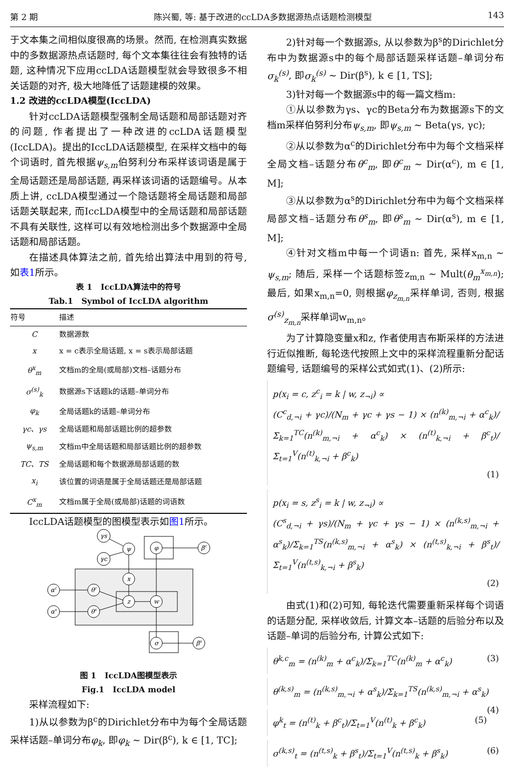第 2 期 陈兴蜀, 等: 基于改进的ccLDA多数据源热点话题检测模型 143
于文本集之间相似度很高的场景。然而, 在检测真实数据中的多数据源热点话题时, 每个文本集往往会有独特的话题, 这种情况下应用ccLDA话题模型就会导致很多不相关话题的对齐, 极大地降低了话题建模的效果。
1.2 改进的ccLDA模型(IccLDA)
针对ccLDA话题模型强制全局话题和局部话题对齐的问题, 作者提出了一种改进的ccLDA话题模型(IccLDA)。提出的IccLDA话题模型, 在采样文档中的每个词语时, 首先根据ψ<sub>s,m</sub>伯努利分布采样该词语是属于全局话题还是局部话题, 再采样该词语的话题编号。从本质上讲, ccLDA模型通过一个隐话题将全局话题和局部话题关联起来, 而IccLDA模型中的全局话题和局部话题不具有关联性, 这样可以有效地检测出多个数据源中全局话题和局部话题。
在描述具体算法之前, 首先给出算法中用到的符号, 如表1所示。
表 1 IccLDA算法中的符号
Tab.1 Symbol of IccLDA algorithm
| 符号 | 描述 |
| --- | --- |
| C | 数据源数 |
| x | x = c表示全局话题, x = s表示局部话题 |
| θ<sup>x</sup><sub>m</sub> | 文档m的全局(或局部)文档–话题分布 |
| σ<sup>(s)</sup><sub>k</sub> | 数据源s下话题k的话题–单词分布 |
| φ<sub>k</sub> | 全局话题k的话题–单词分布 |
| γc、γs | 全局话题和局部话题比例的超参数 |
| ψ<sub>s,m</sub> | 文档m中全局话题和局部话题比例的超参数 |
| TC、TS | 全局话题和每个数据源局部话题的数 |
| x<sub>i</sub> | 该位置的词语是属于全局话题还是局部话题 |
| C<sup>x</sup><sub>m</sub> | 文档m属于全局(或局部)话题的词语数 |
IccLDA话题模型的图模型表示如图1所示。
γs
γc
ψ
φ
βc
x
αc
θc
αs
θs
z
w
σ
βs
图 1 IccLDA图模型表示
Fig.1 IccLDA model
采样流程如下:
1)从以参数为β<sup>c</sup>的Dirichlet分布中为每个全局话题采样话题–单词分布φ<sub>k</sub>, 即φ<sub>k</sub> ~ Dir(β<sup>c</sup>), k ∈ [1, TC];
2)针对每一个数据源s, 从以参数为β<sup>s</sup>的Dirichlet分布中为数据源s中的每个局部话题采样话题–单词分布σ<sub>k</sub><sup>(s)</sup>, 即σ<sub>k</sub><sup>(s)</sup> ~ Dir(β<sup>s</sup>), k ∈ [1, TS];
3)针对每一个数据源s中的每一篇文档m:
①从以参数为γs、γc的Beta分布为数据源s下的文档m采样伯努利分布ψ<sub>s,m</sub>, 即ψ<sub>s,m</sub> ~ Beta(γs, γc);
②从以参数为α<sup>c</sup>的Dirichlet分布中为每个文档采样全局文档–话题分布θ<sup>c</sup><sub>m</sub>, 即θ<sup>c</sup><sub>m</sub> ~ Dir(α<sup>c</sup>), m ∈ [1, M];
③从以参数为α<sup>s</sup>的Dirichlet分布中为每个文档采样局部文档–话题分布θ<sup>s</sup><sub>m</sub>, 即θ<sup>s</sup><sub>m</sub> ~ Dir(α<sup>s</sup>), m ∈ [1, M];
④针对文档m中每一个词语n: 首先, 采样x<sub>m,n</sub> ~ ψ<sub>s,m</sub>; 随后, 采样一个话题标签z<sub>m,n</sub> ~ Mult(θ<sub>m</sub><sup>x<sub>m,n</sub></sup>); 最后, 如果x<sub>m,n</sub>=0, 则根据φ<sub>z<sub>m,n</sub></sub>采样单词, 否则, 根据σ<sup>(s)</sup><sub>z<sub>m,n</sub></sub>采样单词w<sub>m,n</sub>。
为了计算隐变量x和z, 作者使用吉布斯采样的方法进行近似推断, 每轮迭代按照上文中的采样流程重新分配话题编号, 话题编号的采样公式如式(1)、(2)所示:
p(x<sub>i</sub> = c, z<sup>c</sup><sub>i</sub> = k | w, z<sub>¬i</sub>) ∝
(C<sup>c</sup><sub>d,¬i</sub> + γc)/(N<sub>m</sub> + γc + γs − 1) × (n<sup>(k)</sup><sub>m,¬i</sub> + α<sup>c</sup><sub>k</sub>)/Σ<sub>k=1</sub><sup>TC</sup>(n<sup>(k)</sup><sub>m,¬i</sub> + α<sup>c</sup><sub>k</sub>) × (n<sup>(t)</sup><sub>k,¬i</sub> + β<sup>c</sup><sub>t</sub>)/Σ<sub>t=1</sub><sup>V</sup>(n<sup>(t)</sup><sub>k,¬i</sub> + β<sup>c</sup><sub>k</sub>)
(1)
p(x<sub>i</sub> = s, z<sup>s</sup><sub>i</sub> = k | w, z<sub>¬i</sub>) ∝
(C<sup>s</sup><sub>d,¬i</sub> + γs)/(N<sub>m</sub> + γc + γs − 1) × (n<sup>(k,s)</sup><sub>m,¬i</sub> + α<sup>s</sup><sub>k</sub>)/Σ<sub>k=1</sub><sup>TS</sup>(n<sup>(k,s)</sup><sub>m,¬i</sub> + α<sup>s</sup><sub>k</sub>) × (n<sup>(t,s)</sup><sub>k,¬i</sub> + β<sup>s</sup><sub>t</sub>)/Σ<sub>t=1</sub><sup>V</sup>(n<sup>(t,s)</sup><sub>k,¬i</sub> + β<sup>s</sup><sub>k</sub>)
(2)
由式(1)和(2)可知, 每轮迭代需要重新采样每个词语的话题分配, 采样收敛后, 计算文本–话题的后验分布以及话题–单词的后验分布, 计算公式如下:
θ<sup>k,c</sup><sub>m</sub> = (n<sup>(k)</sup><sub>m</sub> + α<sup>c</sup><sub>k</sub>)/Σ<sub>k=1</sub><sup>TC</sup>(n<sup>(k)</sup><sub>m</sub> + α<sup>c</sup><sub>k</sub>) (3)
θ<sup>(k,s)</sup><sub>m</sub> = (n<sup>(k,s)</sup><sub>m,¬i</sub> + α<sup>s</sup><sub>k</sub>)/Σ<sub>k=1</sub><sup>TS</sup>(n<sup>(k,s)</sup><sub>m,¬i</sub> + α<sup>s</sup><sub>k</sub>) (4)
φ<sup>k</sup><sub>t</sub> = (n<sup>(t)</sup><sub>k</sub> + β<sup>c</sup><sub>t</sub>)/Σ<sub>t=1</sub><sup>V</sup>(n<sup>(t)</sup><sub>k</sub> + β<sup>c</sup><sub>k</sub>) (5)
σ<sup>(k,s)</sup><sub>t</sub> = (n<sup>(t,s)</sup><sub>k</sub> + β<sup>s</sup><sub>t</sub>)/Σ<sub>t=1</sub><sup>V</sup>(n<sup>(t,s)</sup><sub>k</sub> + β<sup>s</sup><sub>k</sub>) (6)